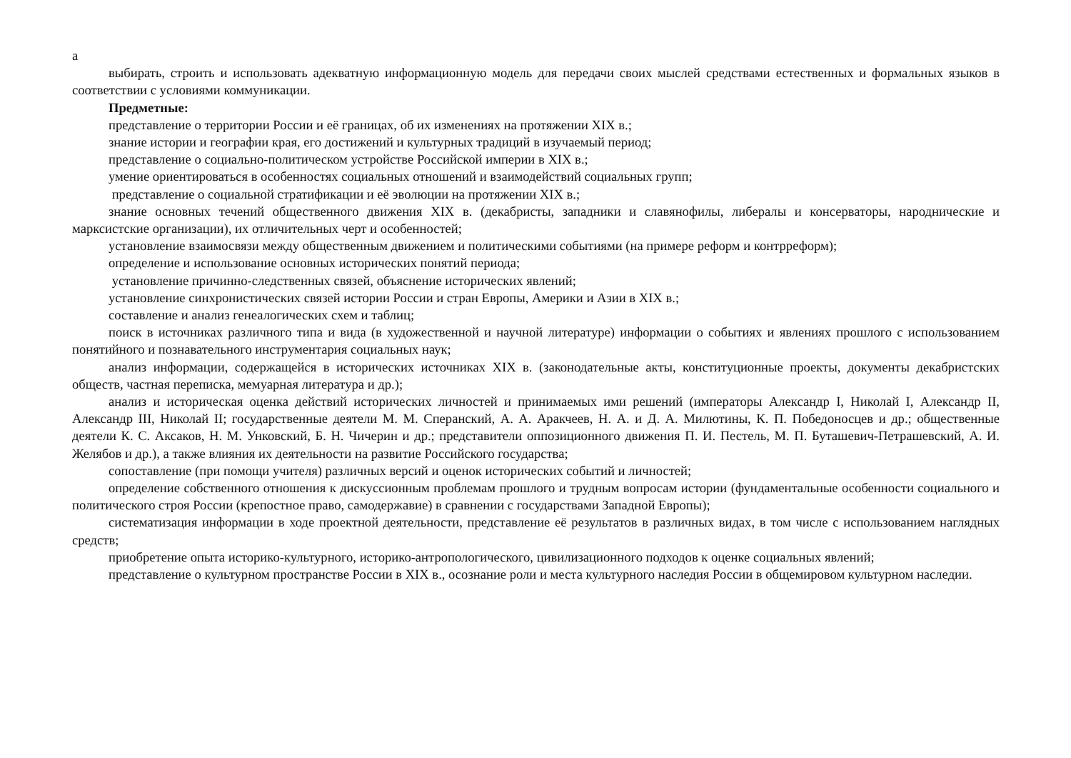а
выбирать, строить и использовать адекватную информационную модель для передачи своих мыслей средствами естественных и формальных языков в соответствии с условиями коммуникации.
Предметные:
представление о территории России и её границах, об их изменениях на протяжении XIX в.;
знание истории и географии края, его достижений и культурных традиций в изучаемый период;
представление о социально-политическом устройстве Российской империи в XIX в.;
умение ориентироваться в особенностях социальных отношений и взаимодействий социальных групп;
представление о социальной стратификации и её эволюции на протяжении XIX в.;
знание основных течений общественного движения XIX в. (декабристы, западники и славянофилы, либералы и консерваторы, народнические и марксистские организации), их отличительных черт и особенностей;
установление взаимосвязи между общественным движением и политическими событиями (на примере реформ и контрреформ);
определение и использование основных исторических понятий периода;
установление причинно-следственных связей, объяснение исторических явлений;
установление синхронистических связей истории России и стран Европы, Америки и Азии в XIX в.;
составление и анализ генеалогических схем и таблиц;
поиск в источниках различного типа и вида (в художественной и научной литературе) информации о событиях и явлениях прошлого с использованием понятийного и познавательного инструментария социальных наук;
анализ информации, содержащейся в исторических источниках XIX в. (законодательные акты, конституционные проекты, документы декабристских обществ, частная переписка, мемуарная литература и др.);
анализ и историческая оценка действий исторических личностей и принимаемых ими решений (императоры Александр I, Николай I, Александр II, Александр III, Николай II; государственные деятели М. М. Сперанский, А. А. Аракчеев, Н. А. и Д. А. Милютины, К. П. Победоносцев и др.; общественные деятели К. С. Аксаков, Н. М. Унковский, Б. Н. Чичерин и др.; представители оппозиционного движения П. И. Пестель, М. П. Буташевич-Петрашевский, А. И. Желябов и др.), а также влияния их деятельности на развитие Российского государства;
сопоставление (при помощи учителя) различных версий и оценок исторических событий и личностей;
определение собственного отношения к дискуссионным проблемам прошлого и трудным вопросам истории (фундаментальные особенности социального и политического строя России (крепостное право, самодержавие) в сравнении с государствами Западной Европы);
систематизация информации в ходе проектной деятельности, представление её результатов в различных видах, в том числе с использованием наглядных средств;
приобретение опыта историко-культурного, историко-антропологического, цивилизационного подходов к оценке социальных явлений;
представление о культурном пространстве России в XIX в., осознание роли и места культурного наследия России в общемировом культурном наследии.